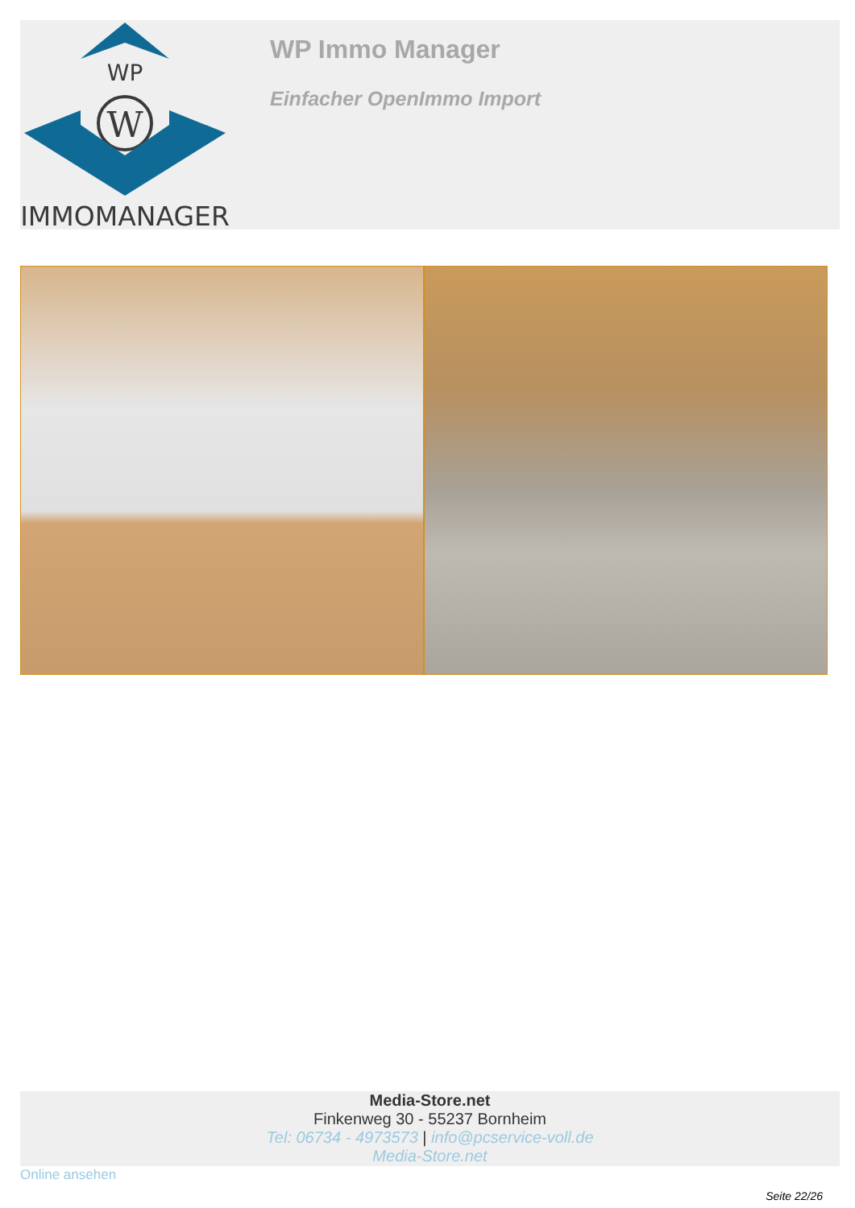WP
W
IMMOMANAGER
WP Immo Manager
Einfacher OpenImmo Import
Media-Store.net
Finkenweg 30 - 55237 Bornheim
Tel: 06734 - 4973573 | info@pcservice-voll.de
Media-Store.net
Online ansehen
Seite 22/26